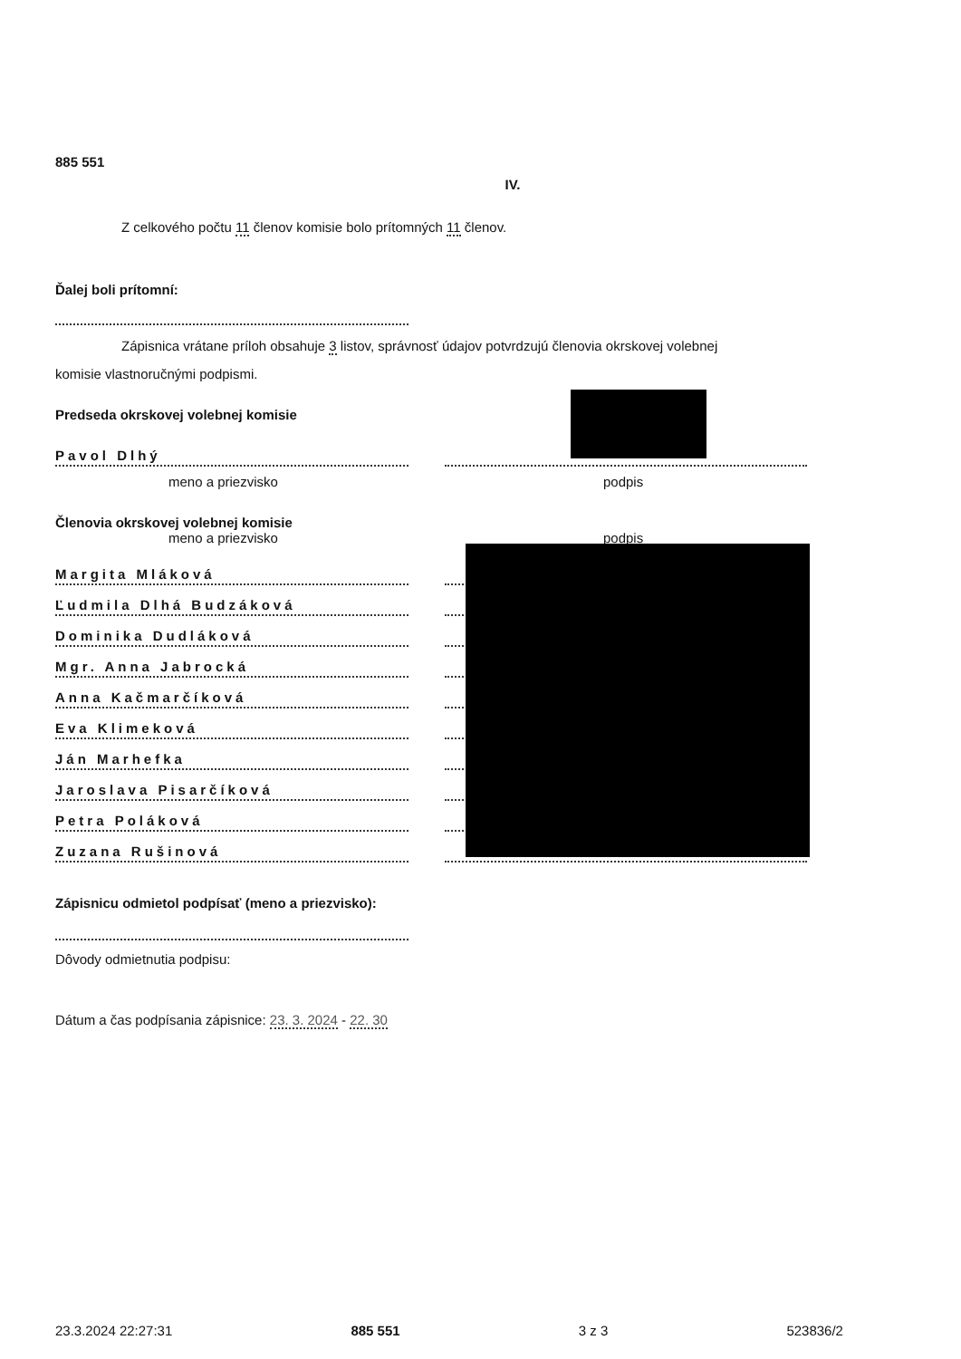885 551
IV.
Z celkového počtu 11 členov komisie bolo prítomných 11 členov.
Ďalej boli prítomní:
Zápisnica vrátane príloh obsahuje 3 listov, správnosť údajov potvrdzujú členovia okrskovej volebnej
komisie vlastnoručnými podpismi.
Predseda okrskovej volebnej komisie
Pavol Dlhý
meno a priezvisko podpis
Členovia okrskovej volebnej komisie
meno a priezvisko podpis
Margita Mláková
Ľudmila Dlhá Budzáková
Dominika Dudláková
Mgr. Anna Jabrocká
Anna Kačmarčíková
Eva Klimeková
Ján Marhefka
Jaroslava Pisarčíková
Petra Poláková
Zuzana Rušinová
Zápisnicu odmietol podpísať (meno a priezvisko):
Dôvody odmietnutia podpisu:
Dátum a čas podpísania zápisnice: 23. 3. 2024 - 22. 30
23.3.2024 22:27:31 885 551 3 z 3 523836/2